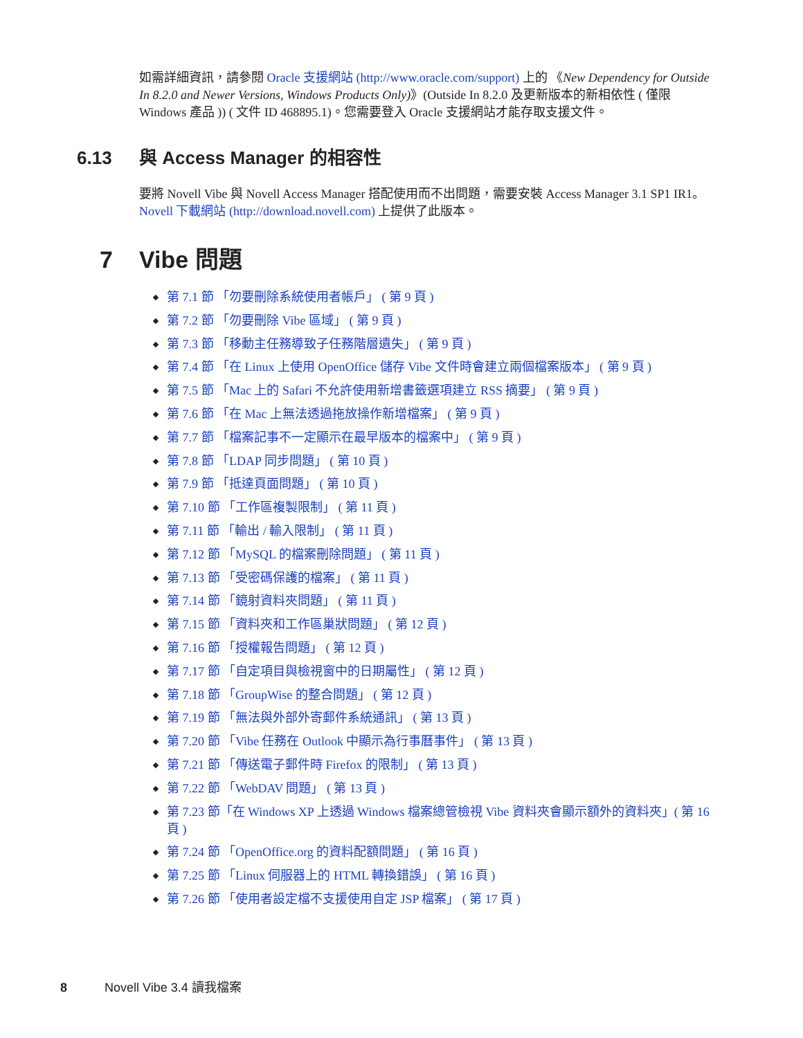如需詳細資訊，請參閱 Oracle 支援網站 (http://www.oracle.com/support) 上的 《New Dependency for Outside In 8.2.0 and Newer Versions, Windows Products Only)》(Outside In 8.2.0 及更新版本的新相依性 ( 僅限 Windows 產品 )) ( 文件 ID 468895.1)。您需要登入 Oracle 支援網站才能存取支援文件。
6.13 與 Access Manager 的相容性
要將 Novell Vibe 與 Novell Access Manager 搭配使用而不出問題，需要安裝 Access Manager 3.1 SP1 IR1。Novell 下載網站 (http://download.novell.com) 上提供了此版本。
7 Vibe 問題
第 7.1 節 「勿要刪除系統使用者帳戶」 ( 第 9 頁 )
第 7.2 節 「勿要刪除 Vibe 區域」 ( 第 9 頁 )
第 7.3 節 「移動主任務導致子任務階層遺失」 ( 第 9 頁 )
第 7.4 節 「在 Linux 上使用 OpenOffice 儲存 Vibe 文件時會建立兩個檔案版本」 ( 第 9 頁 )
第 7.5 節 「Mac 上的 Safari 不允許使用新增書籤選項建立 RSS 摘要」 ( 第 9 頁 )
第 7.6 節 「在 Mac 上無法透過拖放操作新增檔案」 ( 第 9 頁 )
第 7.7 節 「檔案記事不一定顯示在最早版本的檔案中」 ( 第 9 頁 )
第 7.8 節 「LDAP 同步問題」 ( 第 10 頁 )
第 7.9 節 「抵達頁面問題」 ( 第 10 頁 )
第 7.10 節 「工作區複製限制」 ( 第 11 頁 )
第 7.11 節 「輸出 / 輸入限制」 ( 第 11 頁 )
第 7.12 節 「MySQL 的檔案刪除問題」 ( 第 11 頁 )
第 7.13 節 「受密碼保護的檔案」 ( 第 11 頁 )
第 7.14 節 「鏡射資料夾問題」 ( 第 11 頁 )
第 7.15 節 「資料夾和工作區巢狀問題」 ( 第 12 頁 )
第 7.16 節 「授權報告問題」 ( 第 12 頁 )
第 7.17 節 「自定項目與檢視窗中的日期屬性」 ( 第 12 頁 )
第 7.18 節 「GroupWise 的整合問題」 ( 第 12 頁 )
第 7.19 節 「無法與外部外寄郵件系統通訊」 ( 第 13 頁 )
第 7.20 節 「Vibe 任務在 Outlook 中顯示為行事曆事件」 ( 第 13 頁 )
第 7.21 節 「傳送電子郵件時 Firefox 的限制」 ( 第 13 頁 )
第 7.22 節 「WebDAV 問題」 ( 第 13 頁 )
第 7.23 節「在 Windows XP 上透過 Windows 檔案總管檢視 Vibe 資料夾會顯示額外的資料夾」( 第 16 頁 )
第 7.24 節 「OpenOffice.org 的資料配額問題」 ( 第 16 頁 )
第 7.25 節 「Linux 伺服器上的 HTML 轉換錯誤」 ( 第 16 頁 )
第 7.26 節 「使用者設定檔不支援使用自定 JSP 檔案」 ( 第 17 頁 )
8 Novell Vibe 3.4 讀我檔案